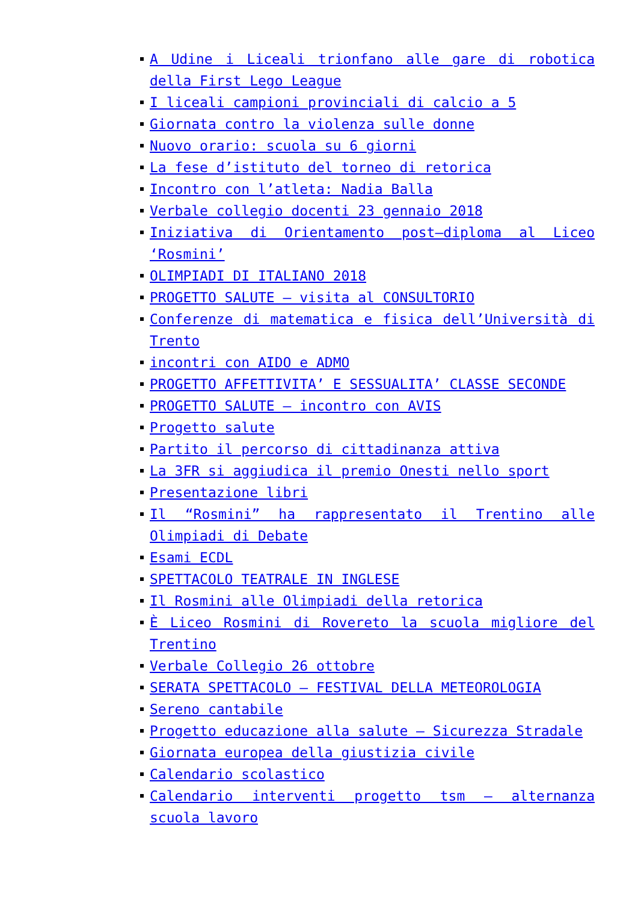A Udine i Liceali trionfano alle gare di robotica della First Lego League
I liceali campioni provinciali di calcio a 5
Giornata contro la violenza sulle donne
Nuovo orario: scuola su 6 giorni
La fese d’istituto del torneo di retorica
Incontro con l’atleta: Nadia Balla
Verbale collegio docenti 23 gennaio 2018
Iniziativa di Orientamento post–diploma al Liceo ‘Rosmini’
OLIMPIADI DI ITALIANO 2018
PROGETTO SALUTE – visita al CONSULTORIO
Conferenze di matematica e fisica dell’Università di Trento
incontri con AIDO e ADMO
PROGETTO AFFETTIVITA’ E SESSUALITA’ CLASSE SECONDE
PROGETTO SALUTE – incontro con AVIS
Progetto salute
Partito il percorso di cittadinanza attiva
La 3FR si aggiudica il premio Onesti nello sport
Presentazione libri
Il “Rosmini” ha rappresentato il Trentino alle Olimpiadi di Debate
Esami ECDL
SPETTACOLO TEATRALE IN INGLESE
Il Rosmini alle Olimpiadi della retorica
È Liceo Rosmini di Rovereto la scuola migliore del Trentino
Verbale Collegio 26 ottobre
SERATA SPETTACOLO – FESTIVAL DELLA METEOROLOGIA
Sereno cantabile
Progetto educazione alla salute – Sicurezza Stradale
Giornata europea della giustizia civile
Calendario scolastico
Calendario interventi progetto tsm – alternanza scuola lavoro